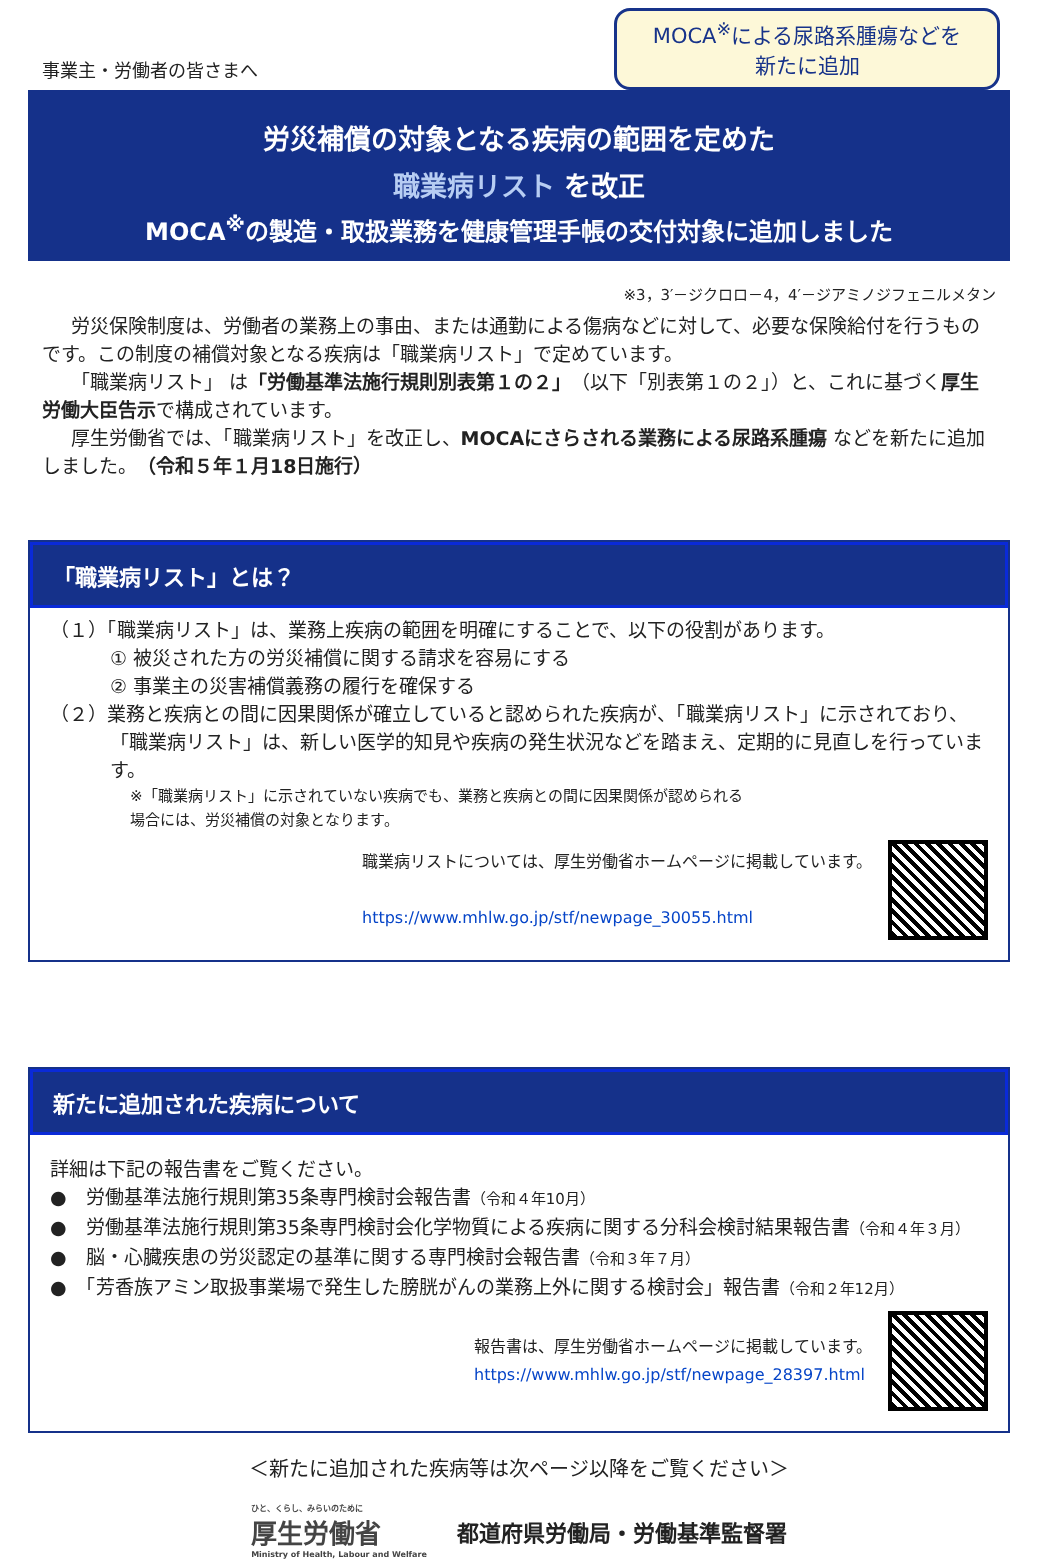事業主・労働者の皆さまへ
MOCA<sup>※</sup>による尿路系腫瘍などを
新たに追加
労災補償の対象となる疾病の範囲を定めた
職業病リスト を改正
MOCA<sup>※</sup>の製造・取扱業務を健康管理手帳の交付対象に追加しました
※3，3′－ジクロロ－4，4′－ジアミノジフェニルメタン
労災保険制度は、労働者の業務上の事由、または通勤による傷病などに対して、必要な保険給付を行うものです。この制度の補償対象となる疾病は「職業病リスト」で定めています。
「職業病リスト」 は「労働基準法施行規則別表第１の２」（以下「別表第１の２」）と、これに基づく厚生労働大臣告示で構成されています。
厚生労働省では、「職業病リスト」を改正し、MOCAにさらされる業務による尿路系腫瘍 などを新たに追加しました。（令和５年１月18日施行）
「職業病リスト」とは？
（１）「職業病リスト」は、業務上疾病の範囲を明確にすることで、以下の役割があります。
① 被災された方の労災補償に関する請求を容易にする
② 事業主の災害補償義務の履行を確保する
（２）業務と疾病との間に因果関係が確立していると認められた疾病が、「職業病リスト」に示されており、「職業病リスト」は、新しい医学的知見や疾病の発生状況などを踏まえ、定期的に見直しを行っています。
※「職業病リスト」に示されていない疾病でも、業務と疾病との間に因果関係が認められる
場合には、労災補償の対象となります。
職業病リストについては、厚生労働省ホームページに掲載しています。
https://www.mhlw.go.jp/stf/newpage_30055.html
新たに追加された疾病について
詳細は下記の報告書をご覧ください。
●　労働基準法施行規則第35条専門検討会報告書（令和４年10月）
●　労働基準法施行規則第35条専門検討会化学物質による疾病に関する分科会検討結果報告書（令和４年３月）
●　脳・心臓疾患の労災認定の基準に関する専門検討会報告書（令和３年７月）
●　「芳香族アミン取扱事業場で発生した膀胱がんの業務上外に関する検討会」報告書（令和２年12月）
報告書は、厚生労働省ホームページに掲載しています。
https://www.mhlw.go.jp/stf/newpage_28397.html
＜新たに追加された疾病等は次ページ以降をご覧ください＞
ひと、くらし、みらいのために
厚生労働省
Ministry of Health, Labour and Welfare
都道府県労働局・労働基準監督署